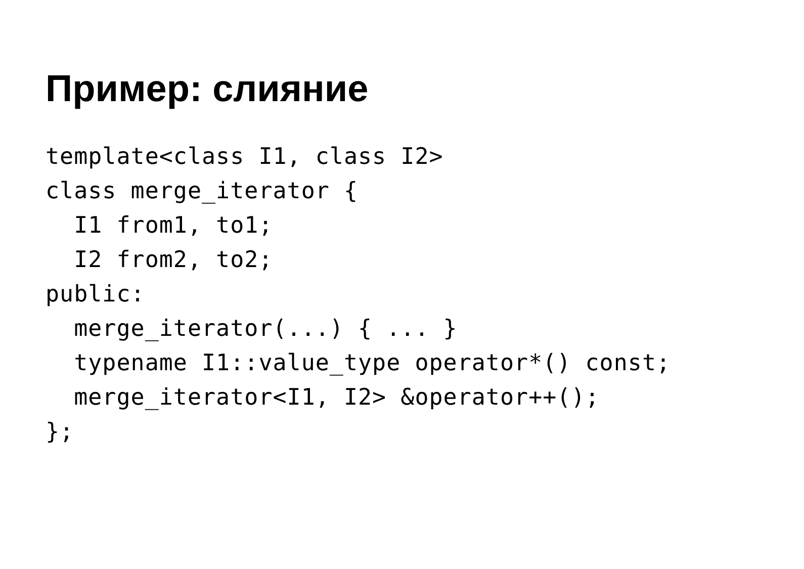Пример: слияние
template<class I1, class I2>
class merge_iterator {
  I1 from1, to1;
  I2 from2, to2;
public:
  merge_iterator(...) { ... }
  typename I1::value_type operator*() const;
  merge_iterator<I1, I2> &operator++();
};